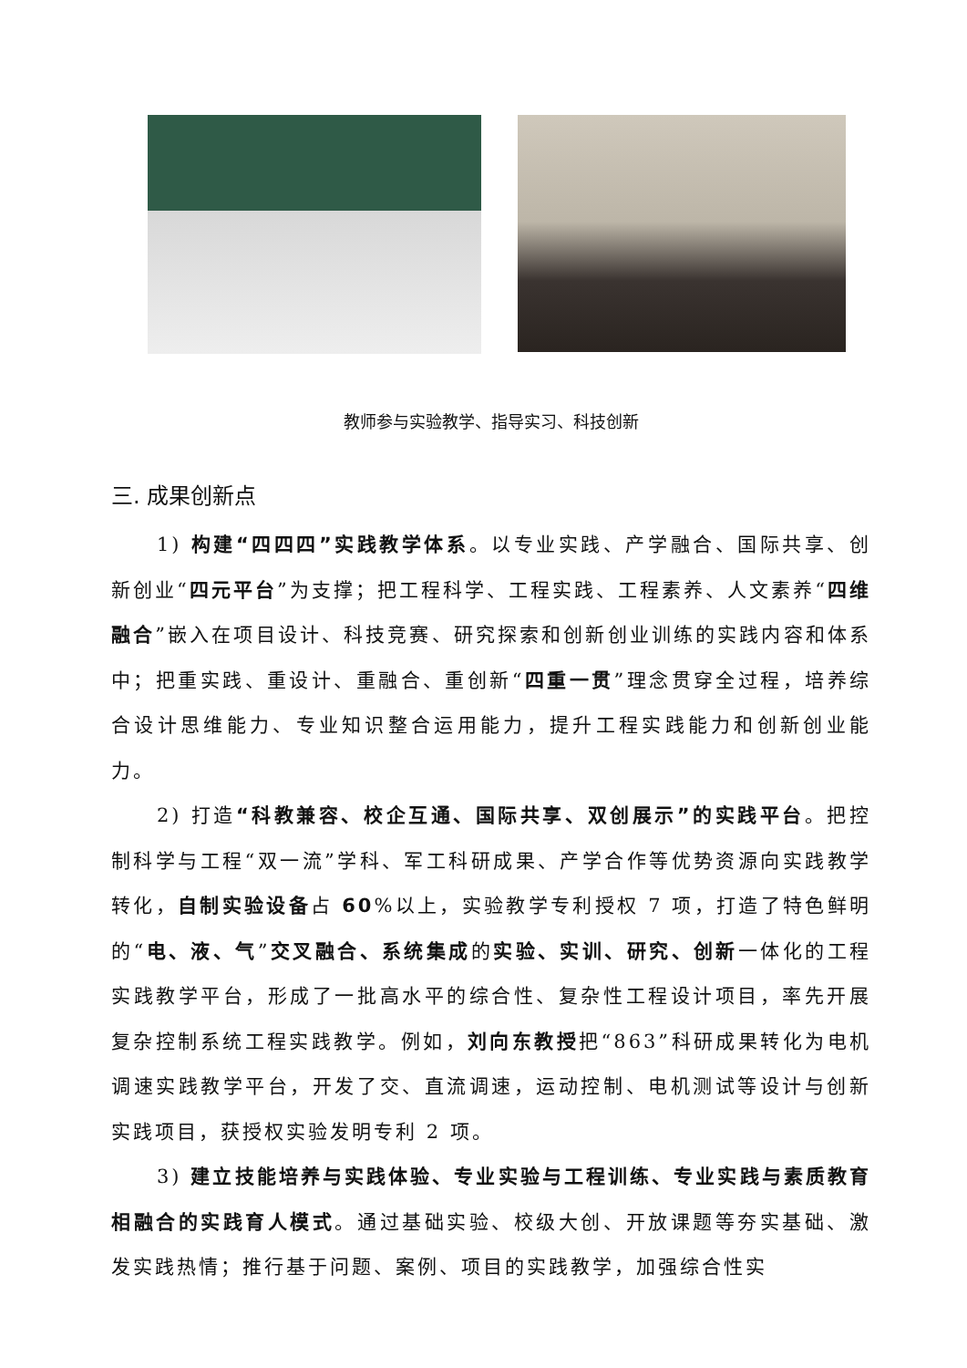教师参与实验教学、指导实习、科技创新
三. 成果创新点
1) 构建“四四四”实践教学体系。以专业实践、产学融合、国际共享、创新创业“四元平台”为支撑；把工程科学、工程实践、工程素养、人文素养“四维融合”嵌入在项目设计、科技竞赛、研究探索和创新创业训练的实践内容和体系中；把重实践、重设计、重融合、重创新“四重一贯”理念贯穿全过程，培养综合设计思维能力、专业知识整合运用能力，提升工程实践能力和创新创业能力。
2) 打造“科教兼容、校企互通、国际共享、双创展示”的实践平台。把控制科学与工程“双一流”学科、军工科研成果、产学合作等优势资源向实践教学转化，自制实验设备占 60%以上，实验教学专利授权 7 项，打造了特色鲜明的“电、液、气”交叉融合、系统集成的实验、实训、研究、创新一体化的工程实践教学平台，形成了一批高水平的综合性、复杂性工程设计项目，率先开展复杂控制系统工程实践教学。例如，刘向东教授把“863”科研成果转化为电机调速实践教学平台，开发了交、直流调速，运动控制、电机测试等设计与创新实践项目，获授权实验发明专利 2 项。
3) 建立技能培养与实践体验、专业实验与工程训练、专业实践与素质教育相融合的实践育人模式。通过基础实验、校级大创、开放课题等夯实基础、激发实践热情；推行基于问题、案例、项目的实践教学，加强综合性实